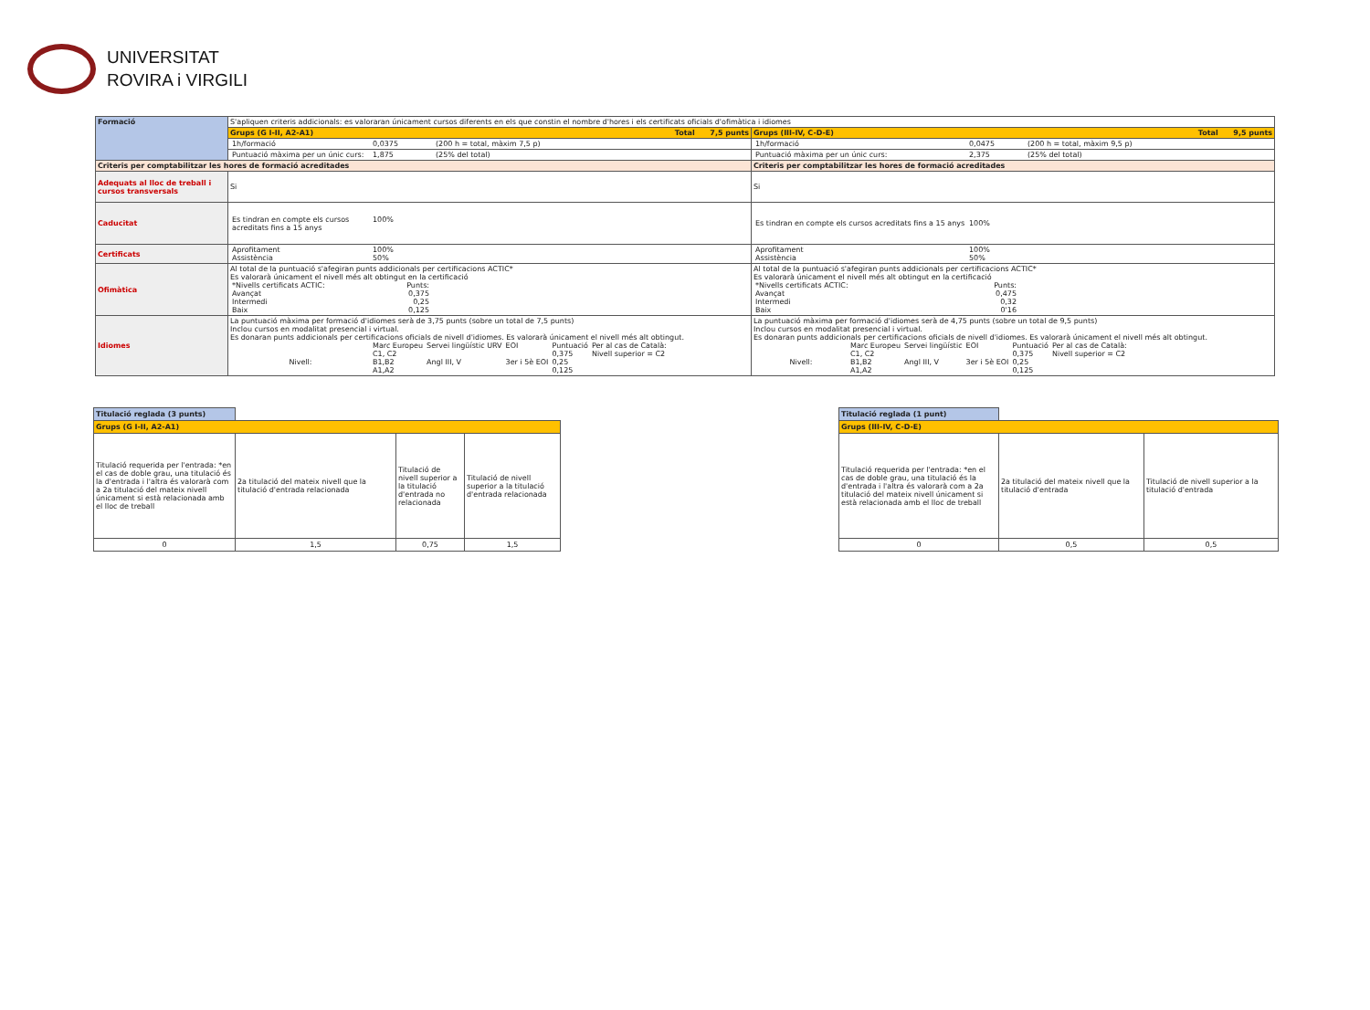UNIVERSITAT
ROVIRA i VIRGILI
| Formació | S'apliquen criteris addicionals: es valoraran únicament cursos diferents en els que constin el nombre d'hores i els certificats oficials d'ofimàtica i idiomes | |
| | Grups (G I-II, A2-A1) Total 7,5 punts | Grups (III-IV, C-D-E) Total 9,5 punts |
| | / 1h/formació / 0,0375 / (200 h = total, màxim 7,5 p) / | / 1h/formació / 0,0475 / (200 h = total, màxim 9,5 p) / |
| | / Puntuació màxima per un únic curs: / 1,875 / (25% del total) / | / Puntuació màxima per un únic curs: / 2,375 / (25% del total) / |
| Criteris per comptabilitzar les hores de formació acreditades | | Criteris per comptabilitzar les hores de formació acreditades |
| Adequats al lloc de treball i cursos transversals | Si | Si |
| Caducitat | / Es tindran en compte els cursos acreditats fins a 15 anys / 100% / | / Es tindran en compte els cursos acreditats fins a 15 anys / 100% / |
| Certificats | / Aprofitament / 100% / / Assistència / 50% / | / Aprofitament / 100% / / Assistència / 50% / |
| Ofimàtica | Al total de la puntuació s'afegiran punts addicionals per certificacions ACTIC* Es valorarà únicament el nivell més alt obtingut en la certificació / *Nivells certificats ACTIC: / Punts: / / Avançat / 0,375 / / Intermedi / 0,25 / / Baix / 0,125 / | Al total de la puntuació s'afegiran punts addicionals per certificacions ACTIC* Es valorarà únicament el nivell més alt obtingut en la certificació / *Nivells certificats ACTIC: / Punts: / / Avançat / 0,475 / / Intermedi / 0,32 / / Baix / 0'16 / |
| Idiomes | La puntuació màxima per formació d'idiomes serà de 3,75 punts (sobre un total de 7,5 punts) Inclou cursos en modalitat presencial i virtual. Es donaran punts addicionals per certificacions oficials de nivell d'idiomes. Es valorarà únicament el nivell més alt obtingut. / / Marc Europeu / Servei lingüístic URV / EOI / Puntuació / Per al cas de Català: / / / C1, C2 / / / 0,375 / Nivell superior = C2 / / Nivell: / B1,B2 / Angl III, V / 3er i 5è EOI / 0,25 / / / / A1,A2 / / / 0,125 / / | La puntuació màxima per formació d'idiomes serà de 4,75 punts (sobre un total de 9,5 punts) Inclou cursos en modalitat presencial i virtual. Es donaran punts addicionals per certificacions oficials de nivell d'idiomes. Es valorarà únicament el nivell més alt obtingut. / / Marc Europeu / Servei lingüístic / EOI / Puntuació / Per al cas de Català: / / / C1, C2 / / / 0,375 / Nivell superior = C2 / / Nivell: / B1,B2 / Angl III, V / 3er i 5è EOI / 0,25 / / / / A1,A2 / / / 0,125 / / |
| Titulació reglada (3 punts) | | | |
| Grups (G I-II, A2-A1) | | | |
| Titulació requerida per l'entrada: *en el cas de doble grau, una titulació és la d'entrada i l'altra és valorarà com a 2a titulació del mateix nivell únicament si està relacionada amb el lloc de treball | 2a titulació del mateix nivell que la titulació d'entrada relacionada | Titulació de nivell superior a la titulació d'entrada no relacionada | Titulació de nivell superior a la titulació d'entrada relacionada |
| 0 | 1,5 | 0,75 | 1,5 |
| Titulació reglada (1 punt) | | |
| Grups (III-IV, C-D-E) | | |
| Titulació requerida per l'entrada: *en el cas de doble grau, una titulació és la d'entrada i l'altra és valorarà com a 2a titulació del mateix nivell únicament si està relacionada amb el lloc de treball | 2a titulació del mateix nivell que la titulació d'entrada | Titulació de nivell superior a la titulació d'entrada |
| 0 | 0,5 | 0,5 |